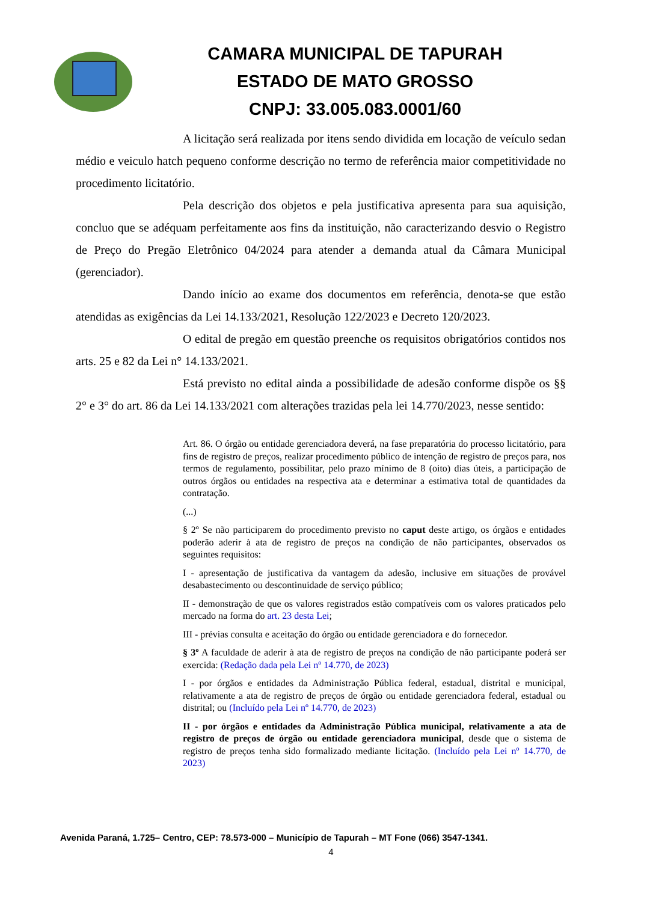CAMARA MUNICIPAL DE TAPURAH
ESTADO DE MATO GROSSO
CNPJ: 33.005.083.0001/60
A licitação será realizada por itens sendo dividida em locação de veículo sedan médio e veiculo hatch pequeno conforme descrição no termo de referência maior competitividade no procedimento licitatório.
Pela descrição dos objetos e pela justificativa apresenta para sua aquisição, concluo que se adéquam perfeitamente aos fins da instituição, não caracterizando desvio o Registro de Preço do Pregão Eletrônico 04/2024 para atender a demanda atual da Câmara Municipal (gerenciador).
Dando início ao exame dos documentos em referência, denota-se que estão atendidas as exigências da Lei 14.133/2021, Resolução 122/2023 e Decreto 120/2023.
O edital de pregão em questão preenche os requisitos obrigatórios contidos nos arts. 25 e 82 da Lei n° 14.133/2021.
Está previsto no edital ainda a possibilidade de adesão conforme dispõe os §§ 2° e 3° do art. 86 da Lei 14.133/2021 com alterações trazidas pela lei 14.770/2023, nesse sentido:
Art. 86. O órgão ou entidade gerenciadora deverá, na fase preparatória do processo licitatório, para fins de registro de preços, realizar procedimento público de intenção de registro de preços para, nos termos de regulamento, possibilitar, pelo prazo mínimo de 8 (oito) dias úteis, a participação de outros órgãos ou entidades na respectiva ata e determinar a estimativa total de quantidades da contratação.
(...)
§ 2º Se não participarem do procedimento previsto no caput deste artigo, os órgãos e entidades poderão aderir à ata de registro de preços na condição de não participantes, observados os seguintes requisitos:
I - apresentação de justificativa da vantagem da adesão, inclusive em situações de provável desabastecimento ou descontinuidade de serviço público;
II - demonstração de que os valores registrados estão compatíveis com os valores praticados pelo mercado na forma do art. 23 desta Lei;
III - prévias consulta e aceitação do órgão ou entidade gerenciadora e do fornecedor.
§ 3º A faculdade de aderir à ata de registro de preços na condição de não participante poderá ser exercida: (Redação dada pela Lei nº 14.770, de 2023)
I - por órgãos e entidades da Administração Pública federal, estadual, distrital e municipal, relativamente a ata de registro de preços de órgão ou entidade gerenciadora federal, estadual ou distrital; ou (Incluído pela Lei nº 14.770, de 2023)
II - por órgãos e entidades da Administração Pública municipal, relativamente a ata de registro de preços de órgão ou entidade gerenciadora municipal, desde que o sistema de registro de preços tenha sido formalizado mediante licitação. (Incluído pela Lei nº 14.770, de 2023)
Avenida Paraná, 1.725– Centro, CEP: 78.573-000 – Município de Tapurah – MT Fone (066) 3547-1341.
4